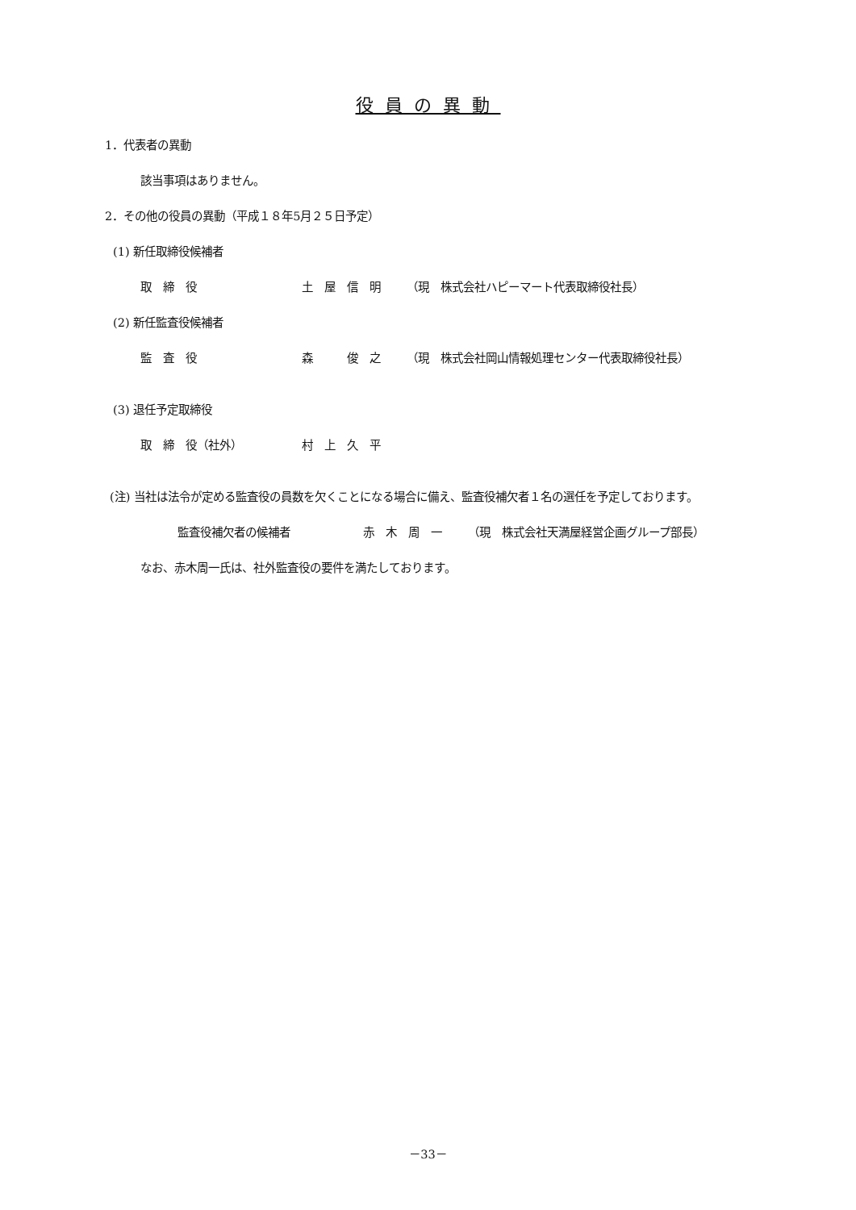役員の異動
1．代表者の異動
該当事項はありません。
2．その他の役員の異動（平成１８年5月２５日予定）
(1) 新任取締役候補者
取　締　役 土　屋　信　明 （現　株式会社ハピーマート代表取締役社長）
(2) 新任監査役候補者
監　査　役 森　　　俊　之 （現　株式会社岡山情報処理センター代表取締役社長）
(3) 退任予定取締役
取　締　役（社外） 村　上　久　平
(注) 当社は法令が定める監査役の員数を欠くことになる場合に備え、監査役補欠者１名の選任を予定しております。
監査役補欠者の候補者 赤　木　周　一 （現　株式会社天満屋経営企画グループ部長）
なお、赤木周一氏は、社外監査役の要件を満たしております。
－33－